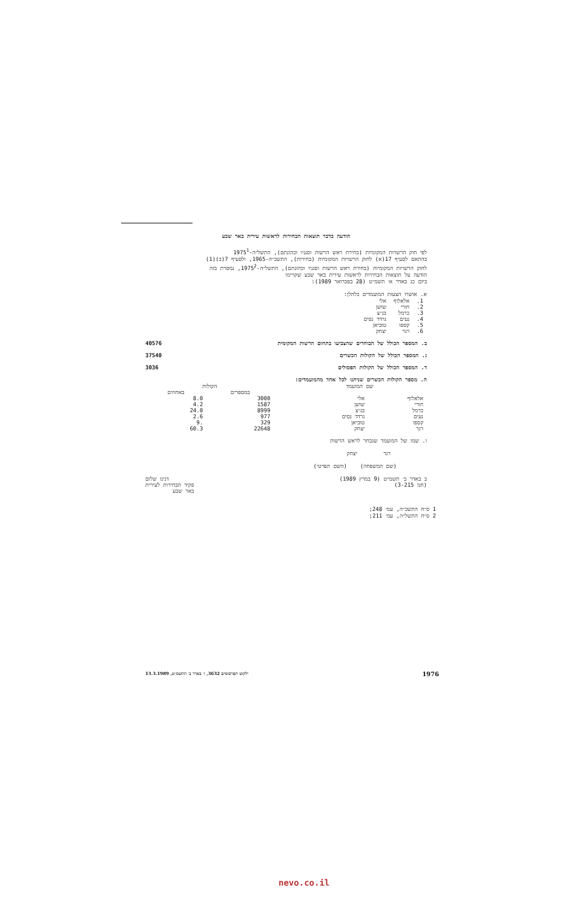הודעה בדבר תוצאות הבחירות לראשות עירית באר שבע
לפי חוק הרשויות המקומיות (בחירת ראש הרשות וסגניו וכהונתם), התשל״ה-1975<sup>1</sup>
בהתאם לסעיף 17(א) לחוק הרשויות המקומיות (בחירות), התשכ״ה-1965, ולסעיף 7(ב)(1)
לחוק הרשויות המקומיות (בחירת ראש הרשות וסגניו וכהונתם), התשל״ה-1975<sup>2</sup>, נמסרת בזה
הודעה על תוצאות הבחירות לראשות עירית באר שבע שקויימו
ביום כג באדר א׳ תשמ״ט (28 בפברואר 1989):
א. אושרו הצעות המועמדים כלהלן:
| 1. | אלאלוף | אלי |
| 2. | חורי | שושן |
| 3. | כרמל | בנ״צ |
| 4. | נעים | גרדד נסים |
| 5. | קספו | טוביאן |
| 6. | רגר | יצחק |
ב. המספר הכולל של הבוחרים שהצביעו בתחום הרשות המקומית 40576
ג. המספר הכולל של הקולות הכשרים 37540
ד. המספר הכולל של הקולות הפסולים 3036
ה. מספר הקולות הכשרים שניתנו לכל אחד מהמועמדים:
| שם המועמד | | | הקולות | |
| --- | --- | --- | --- | --- |
| | | | במספרים | באחוזים |
| אלאלוף | אלי | | 3000 | 8.0 |
| חורי | שושן | | 1587 | 4.2 |
| כרמל | בנ״צ | | 8999 | 24.0 |
| נעים | גרדד נסים | | 977 | 2.6 |
| קספו | טוביאן | | 329 | .9 |
| רגר | יצחק | | 22648 | 60.3 |
ו. שמו של המועמד שנבחר לראש הרשות
רגר יצחק
(שם המשפחה) (השם הפרטי)
ב באדר ב׳ תשמ״ט (9 במרץ 1989) דנינו שלום
(חמ 3-215) פקיד הבחירות לעירית
באר שבע
1 ס״ח התשכ״ה, עמ׳ 248;
2 ס״ח התשל״ה, עמ׳ 211;
ילקוט הפרסומים 3632, ו׳ באדר ב׳ התשמ״ט, 13.3.1989 1976
nevo.co.il